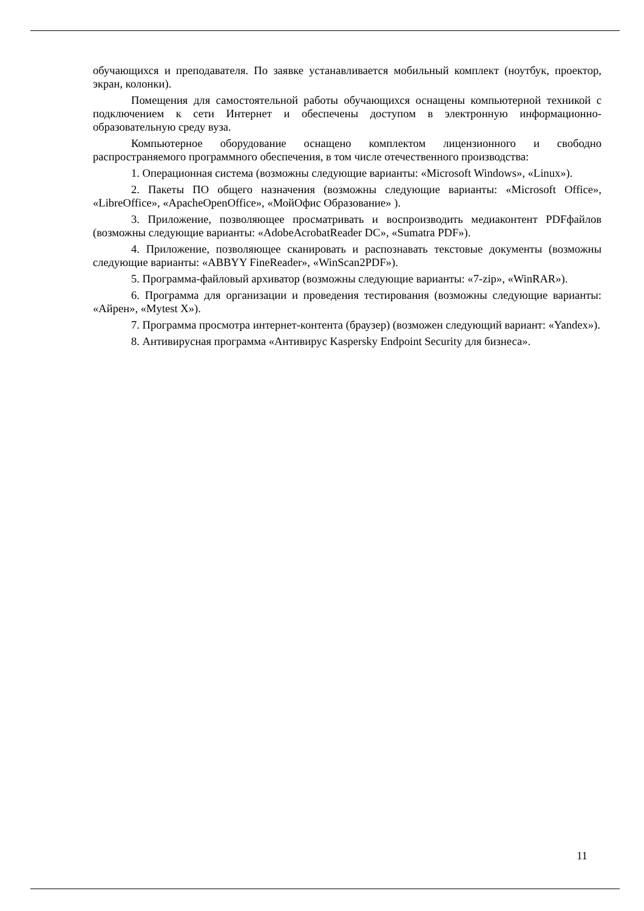обучающихся и преподавателя. По заявке устанавливается мобильный комплект (ноутбук, проектор, экран, колонки).
Помещения для самостоятельной работы обучающихся оснащены компьютерной техникой с подключением к сети Интернет и обеспечены доступом в электронную информационно-образовательную среду вуза.
Компьютерное оборудование оснащено комплектом лицензионного и свободно распространяемого программного обеспечения, в том числе отечественного производства:
1. Операционная система (возможны следующие варианты: «Microsoft Windows», «Linux»).
2. Пакеты ПО общего назначения (возможны следующие варианты: «Microsoft Office», «LibreOffice», «ApacheOpenOffice», «МойОфис Образование» ).
3. Приложение, позволяющее просматривать и воспроизводить медиаконтент PDFфайлов (возможны следующие варианты: «AdobeAcrobatReader DC», «Sumatra PDF»).
4. Приложение, позволяющее сканировать и распознавать текстовые документы (возможны следующие варианты: «ABBYY FineReader», «WinScan2PDF»).
5. Программа-файловый архиватор (возможны следующие варианты: «7-zip», «WinRAR»).
6. Программа для организации и проведения тестирования (возможны следующие варианты: «Айрен», «Mytest X»).
7. Программа просмотра интернет-контента (браузер) (возможен следующий вариант: «Yandex»).
8. Антивирусная программа «Антивирус Kaspersky Endpoint Security для бизнеса».
11